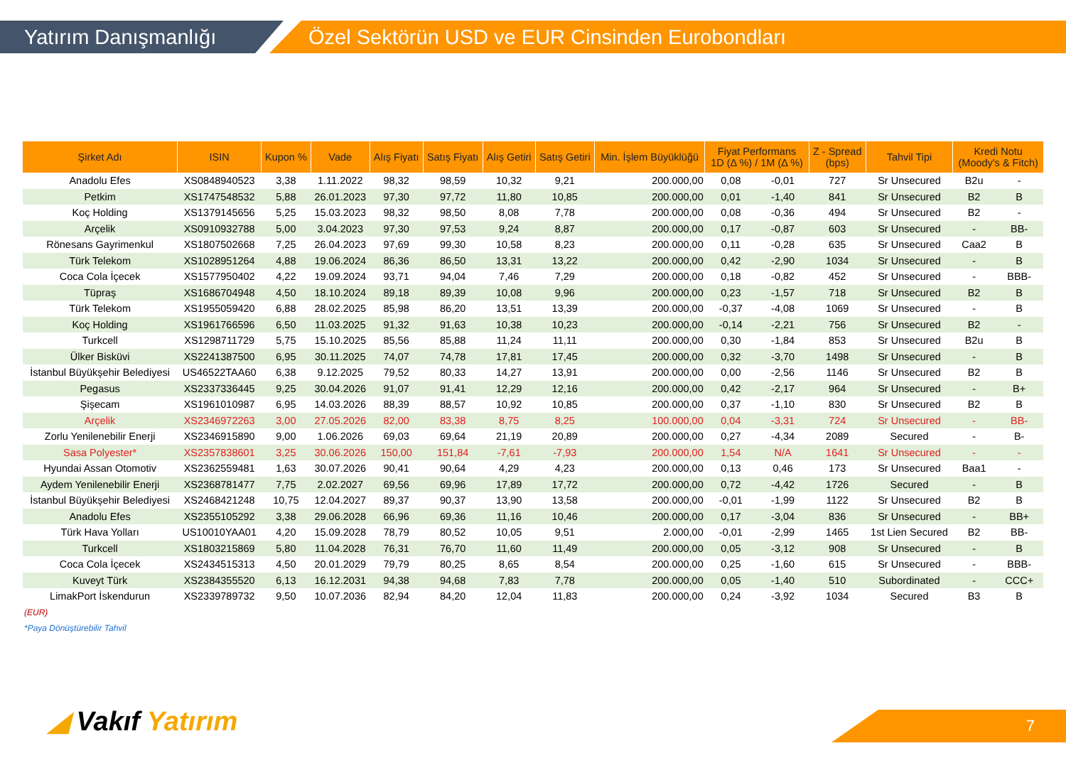Yatırım Danışmanlığı Özel Sektörün USD ve EUR Cinsinden Eurobondları
| Şirket Adı | ISIN | Kupon % | Vade | Alış Fiyatı | Satış Fiyatı | Alış Getiri | Satış Getiri | Min. İşlem Büyüklüğü | Fiyat Performans 1D (Δ %) / 1M (Δ %) | | Z - Spread (bps) | Tahvil Tipi | Kredi Notu (Moody's & Fitch) | |
| --- | --- | --- | --- | --- | --- | --- | --- | --- | --- | --- | --- | --- | --- | --- |
| Anadolu Efes | XS0848940523 | 3,38 | 1.11.2022 | 98,32 | 98,59 | 10,32 | 9,21 | 200.000,00 | 0,08 | -0,01 | 727 | Sr Unsecured | B2u | - |
| Petkim | XS1747548532 | 5,88 | 26.01.2023 | 97,30 | 97,72 | 11,80 | 10,85 | 200.000,00 | 0,01 | -1,40 | 841 | Sr Unsecured | B2 | B |
| Koç Holding | XS1379145656 | 5,25 | 15.03.2023 | 98,32 | 98,50 | 8,08 | 7,78 | 200.000,00 | 0,08 | -0,36 | 494 | Sr Unsecured | B2 | - |
| Arçelik | XS0910932788 | 5,00 | 3.04.2023 | 97,30 | 97,53 | 9,24 | 8,87 | 200.000,00 | 0,17 | -0,87 | 603 | Sr Unsecured | - | BB- |
| Rönesans Gayrimenkul | XS1807502668 | 7,25 | 26.04.2023 | 97,69 | 99,30 | 10,58 | 8,23 | 200.000,00 | 0,11 | -0,28 | 635 | Sr Unsecured | Caa2 | B |
| Türk Telekom | XS1028951264 | 4,88 | 19.06.2024 | 86,36 | 86,50 | 13,31 | 13,22 | 200.000,00 | 0,42 | -2,90 | 1034 | Sr Unsecured | - | B |
| Coca Cola İçecek | XS1577950402 | 4,22 | 19.09.2024 | 93,71 | 94,04 | 7,46 | 7,29 | 200.000,00 | 0,18 | -0,82 | 452 | Sr Unsecured | - | BBB- |
| Tüpraş | XS1686704948 | 4,50 | 18.10.2024 | 89,18 | 89,39 | 10,08 | 9,96 | 200.000,00 | 0,23 | -1,57 | 718 | Sr Unsecured | B2 | B |
| Türk Telekom | XS1955059420 | 6,88 | 28.02.2025 | 85,98 | 86,20 | 13,51 | 13,39 | 200.000,00 | -0,37 | -4,08 | 1069 | Sr Unsecured | - | B |
| Koç Holding | XS1961766596 | 6,50 | 11.03.2025 | 91,32 | 91,63 | 10,38 | 10,23 | 200.000,00 | -0,14 | -2,21 | 756 | Sr Unsecured | B2 | - |
| Turkcell | XS1298711729 | 5,75 | 15.10.2025 | 85,56 | 85,88 | 11,24 | 11,11 | 200.000,00 | 0,30 | -1,84 | 853 | Sr Unsecured | B2u | B |
| Ülker Bisküvi | XS2241387500 | 6,95 | 30.11.2025 | 74,07 | 74,78 | 17,81 | 17,45 | 200.000,00 | 0,32 | -3,70 | 1498 | Sr Unsecured | - | B |
| İstanbul Büyükşehir Belediyesi | US46522TAA60 | 6,38 | 9.12.2025 | 79,52 | 80,33 | 14,27 | 13,91 | 200.000,00 | 0,00 | -2,56 | 1146 | Sr Unsecured | B2 | B |
| Pegasus | XS2337336445 | 9,25 | 30.04.2026 | 91,07 | 91,41 | 12,29 | 12,16 | 200.000,00 | 0,42 | -2,17 | 964 | Sr Unsecured | - | B+ |
| Şişecam | XS1961010987 | 6,95 | 14.03.2026 | 88,39 | 88,57 | 10,92 | 10,85 | 200.000,00 | 0,37 | -1,10 | 830 | Sr Unsecured | B2 | B |
| Arçelik | XS2346972263 | 3,00 | 27.05.2026 | 82,00 | 83,38 | 8,75 | 8,25 | 100.000,00 | 0,04 | -3,31 | 724 | Sr Unsecured | - | BB- |
| Zorlu Yenilenebilir Enerji | XS2346915890 | 9,00 | 1.06.2026 | 69,03 | 69,64 | 21,19 | 20,89 | 200.000,00 | 0,27 | -4,34 | 2089 | Secured | - | B- |
| Sasa Polyester* | XS2357838601 | 3,25 | 30.06.2026 | 150,00 | 151,84 | -7,61 | -7,93 | 200.000,00 | 1,54 | N/A | 1641 | Sr Unsecured | - | - |
| Hyundai Assan Otomotiv | XS2362559481 | 1,63 | 30.07.2026 | 90,41 | 90,64 | 4,29 | 4,23 | 200.000,00 | 0,13 | 0,46 | 173 | Sr Unsecured | Baa1 | - |
| Aydem Yenilenebilir Enerji | XS2368781477 | 7,75 | 2.02.2027 | 69,56 | 69,96 | 17,89 | 17,72 | 200.000,00 | 0,72 | -4,42 | 1726 | Secured | - | B |
| İstanbul Büyükşehir Belediyesi | XS2468421248 | 10,75 | 12.04.2027 | 89,37 | 90,37 | 13,90 | 13,58 | 200.000,00 | -0,01 | -1,99 | 1122 | Sr Unsecured | B2 | B |
| Anadolu Efes | XS2355105292 | 3,38 | 29.06.2028 | 66,96 | 69,36 | 11,16 | 10,46 | 200.000,00 | 0,17 | -3,04 | 836 | Sr Unsecured | - | BB+ |
| Türk Hava Yolları | US10010YAA01 | 4,20 | 15.09.2028 | 78,79 | 80,52 | 10,05 | 9,51 | 2.000,00 | -0,01 | -2,99 | 1465 | 1st Lien Secured | B2 | BB- |
| Turkcell | XS1803215869 | 5,80 | 11.04.2028 | 76,31 | 76,70 | 11,60 | 11,49 | 200.000,00 | 0,05 | -3,12 | 908 | Sr Unsecured | - | B |
| Coca Cola İçecek | XS2434515313 | 4,50 | 20.01.2029 | 79,79 | 80,25 | 8,65 | 8,54 | 200.000,00 | 0,25 | -1,60 | 615 | Sr Unsecured | - | BBB- |
| Kuveyt Türk | XS2384355520 | 6,13 | 16.12.2031 | 94,38 | 94,68 | 7,83 | 7,78 | 200.000,00 | 0,05 | -1,40 | 510 | Subordinated | - | CCC+ |
| LimakPort İskendurun | XS2339789732 | 9,50 | 10.07.2036 | 82,94 | 84,20 | 12,04 | 11,83 | 200.000,00 | 0,24 | -3,92 | 1034 | Secured | B3 | B |
(EUR)
*Paya Dönüştürebilir Tahvil
◢ Vakıf Yatırım 7